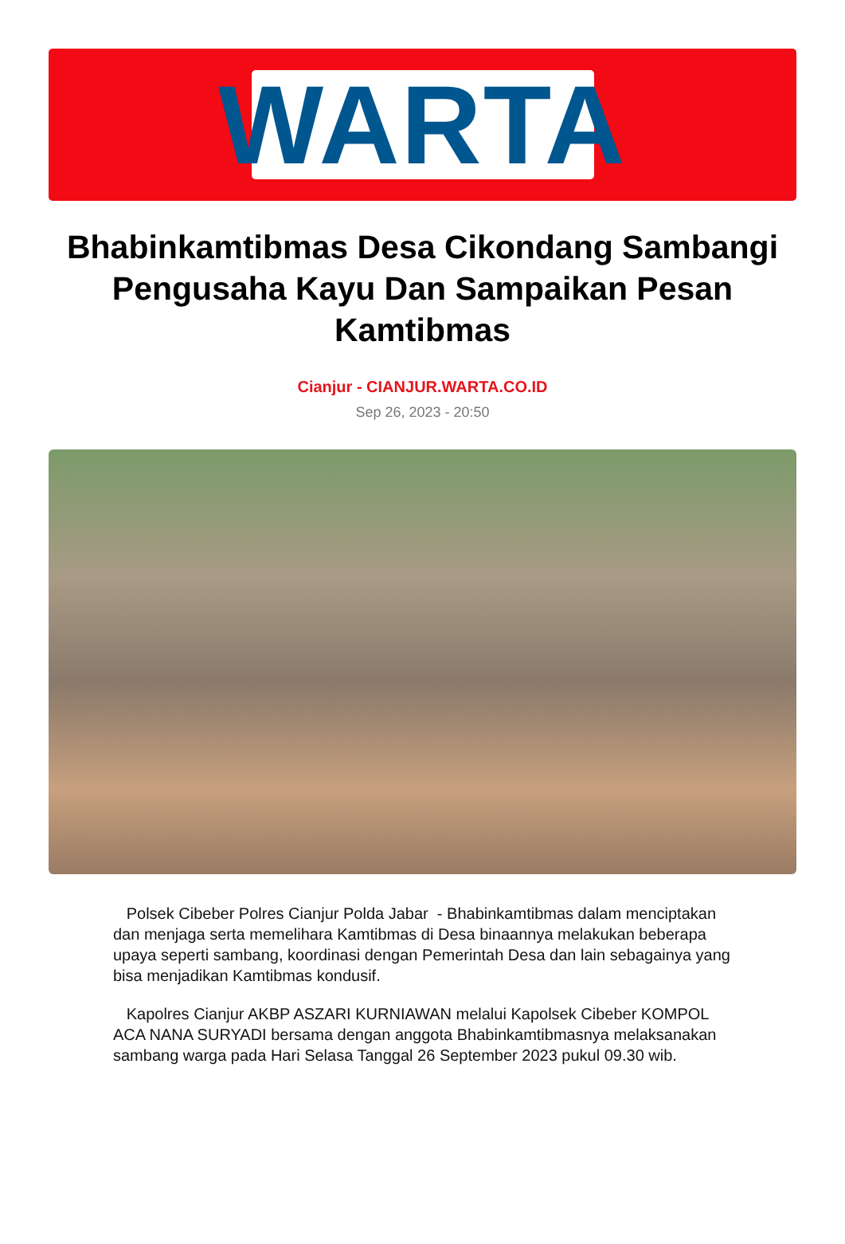WARTA
Bhabinkamtibmas Desa Cikondang Sambangi Pengusaha Kayu Dan Sampaikan Pesan Kamtibmas
Cianjur - CIANJUR.WARTA.CO.ID
Sep 26, 2023 - 20:50
Polsek Cibeber Polres Cianjur Polda Jabar - Bhabinkamtibmas dalam menciptakan dan menjaga serta memelihara Kamtibmas di Desa binaannya melakukan beberapa upaya seperti sambang, koordinasi dengan Pemerintah Desa dan lain sebagainya yang bisa menjadikan Kamtibmas kondusif.
Kapolres Cianjur AKBP ASZARI KURNIAWAN melalui Kapolsek Cibeber KOMPOL ACA NANA SURYADI bersama dengan anggota Bhabinkamtibmasnya melaksanakan sambang warga pada Hari Selasa Tanggal 26 September 2023 pukul 09.30 wib.